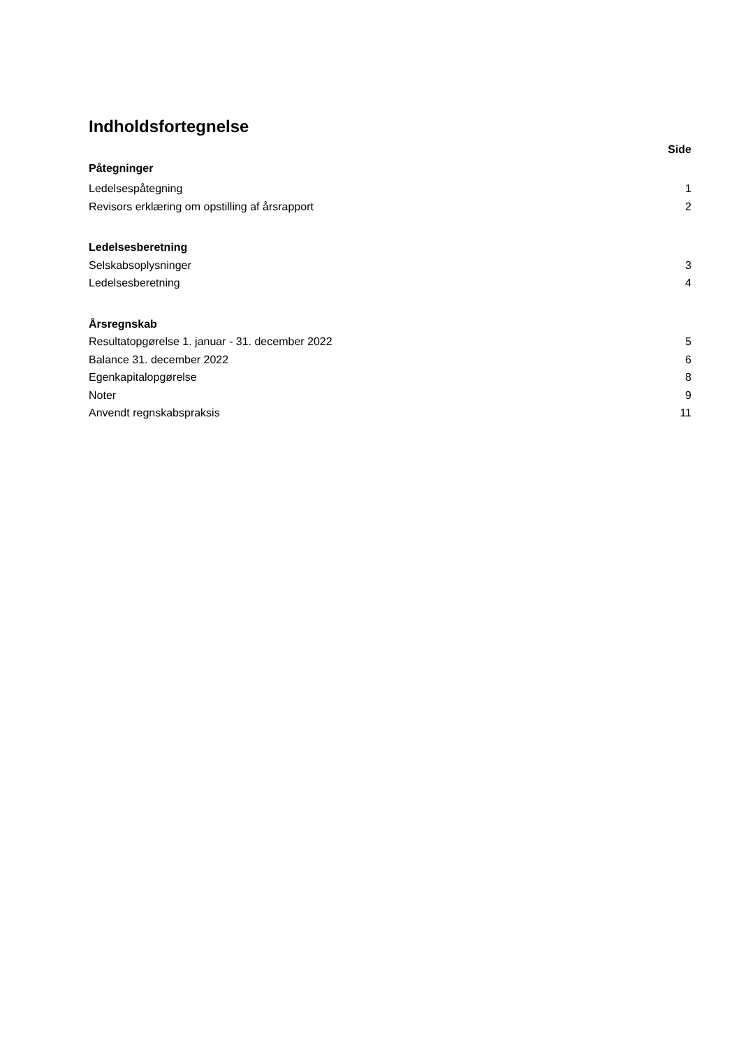Indholdsfortegnelse
| | Side |
| Påtegninger | |
| Ledelsespåtegning | 1 |
| Revisors erklæring om opstilling af årsrapport | 2 |
| Ledelsesberetning | |
| Selskabsoplysninger | 3 |
| Ledelsesberetning | 4 |
| Årsregnskab | |
| Resultatopgørelse 1. januar - 31. december 2022 | 5 |
| Balance 31. december 2022 | 6 |
| Egenkapitalopgørelse | 8 |
| Noter | 9 |
| Anvendt regnskabspraksis | 11 |